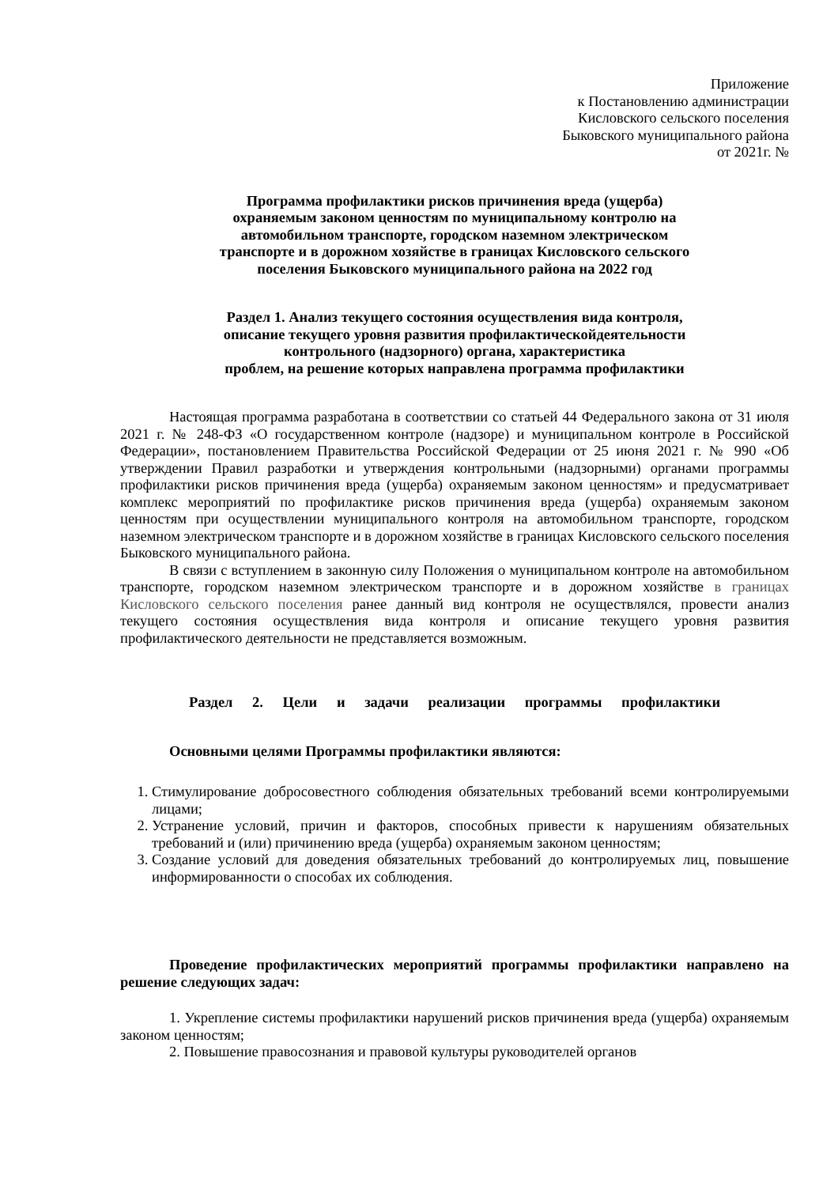Приложение
к Постановлению администрации
Кисловского сельского поселения
Быковского муниципального района
от 2021г. №
Программа профилактики рисков причинения вреда (ущерба)
охраняемым законом ценностям по муниципальному контролю на
автомобильном транспорте, городском наземном электрическом
транспорте и в дорожном хозяйстве в границах Кисловского сельского
поселения Быковского муниципального района на 2022 год
Раздел 1. Анализ текущего состояния осуществления вида контроля,
описание текущего уровня развития профилактическойдеятельности
контрольного (надзорного) органа, характеристика
проблем, на решение которых направлена программа профилактики
Настоящая программа разработана в соответствии со статьей 44 Федерального закона от 31 июля 2021 г. № 248-ФЗ «О государственном контроле (надзоре) и муниципальном контроле в Российской Федерации», постановлением Правительства Российской Федерации от 25 июня 2021 г. № 990 «Об утверждении Правил разработки и утверждения контрольными (надзорными) органами программы профилактики рисков причинения вреда (ущерба) охраняемым законом ценностям» и предусматривает комплекс мероприятий по профилактике рисков причинения вреда (ущерба) охраняемым законом ценностям при осуществлении муниципального контроля на автомобильном транспорте, городском наземном электрическом транспорте и в дорожном хозяйстве в границах Кисловского сельского поселения Быковского муниципального района.
В связи с вступлением в законную силу Положения о муниципальном контроле на автомобильном транспорте, городском наземном электрическом транспорте и в дорожном хозяйстве в границах Кисловского сельского поселения ранее данный вид контроля не осуществлялся, провести анализ текущего состояния осуществления вида контроля и описание текущего уровня развития профилактического деятельности не представляется возможным.
Раздел 2. Цели и задачи реализации программы профилактики
Основными целями Программы профилактики являются:
1. Стимулирование добросовестного соблюдения обязательных требований всеми контролируемыми лицами;
2. Устранение условий, причин и факторов, способных привести к нарушениям обязательных требований и (или) причинению вреда (ущерба) охраняемым законом ценностям;
3. Создание условий для доведения обязательных требований до контролируемых лиц, повышение информированности о способах их соблюдения.
Проведение профилактических мероприятий программы профилактики направлено на решение следующих задач:
1. Укрепление системы профилактики нарушений рисков причинения вреда (ущерба) охраняемым законом ценностям;
2. Повышение правосознания и правовой культуры руководителей органов